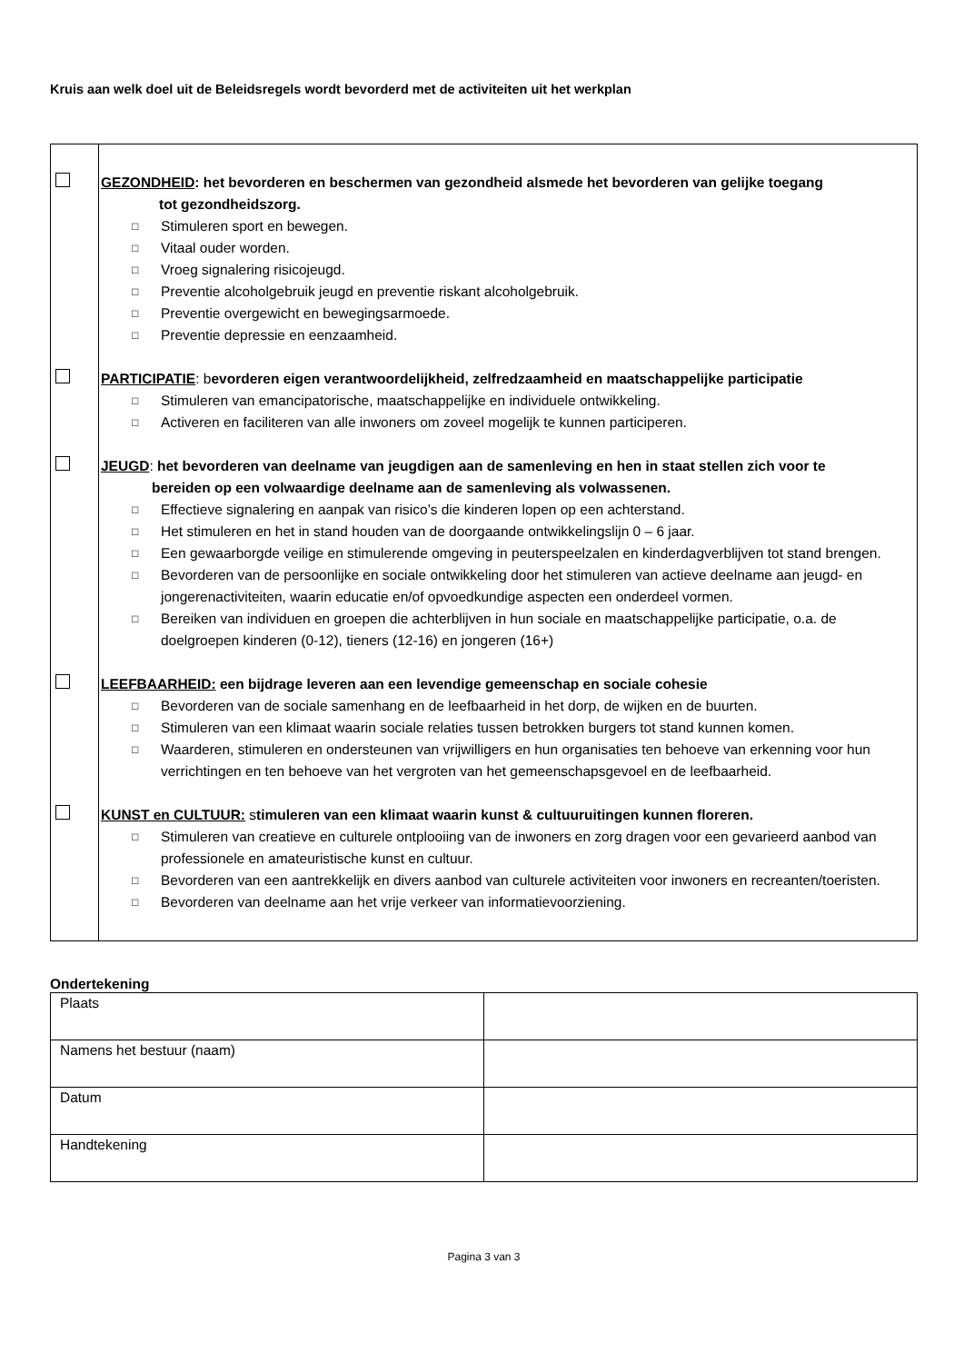Kruis aan welk doel uit de Beleidsregels wordt bevorderd met de activiteiten uit het werkplan
| | GEZONDHEID : het bevorderen en beschermen van gezondheid alsmede het bevorderen van gelijke toegang tot gezondheidszorg. □ Stimuleren sport en bewegen. □ Vitaal ouder worden. □ Vroeg signalering risicojeugd. □ Preventie alcoholgebruik jeugd en preventie riskant alcoholgebruik. □ Preventie overgewicht en bewegingsarmoede. □ Preventie depressie en eenzaamheid. PARTICIPATIE : b evorderen eigen verantwoordelijkheid, zelfredzaamheid en maatschappelijke participatie □ Stimuleren van emancipatorische, maatschappelijke en individuele ontwikkeling. □ Activeren en faciliteren van alle inwoners om zoveel mogelijk te kunnen participeren. JEUGD : het bevorderen van deelname van jeugdigen aan de samenleving en hen in staat stellen zich voor te bereiden op een volwaardige deelname aan de samenleving als volwassenen. □ Effectieve signalering en aanpak van risico’s die kinderen lopen op een achterstand. □ Het stimuleren en het in stand houden van de doorgaande ontwikkelingslijn 0 – 6 jaar. □ Een gewaarborgde veilige en stimulerende omgeving in peuterspeelzalen en kinderdagverblijven tot stand brengen. □ Bevorderen van de persoonlijke en sociale ontwikkeling door het stimuleren van actieve deelname aan jeugd- en jongerenactiviteiten, waarin educatie en/of opvoedkundige aspecten een onderdeel vormen. □ Bereiken van individuen en groepen die achterblijven in hun sociale en maatschappelijke participatie, o.a. de doelgroepen kinderen (0-12), tieners (12-16) en jongeren (16+) LEEFBAARHEID: een bijdrage leveren aan een levendige gemeenschap en sociale cohesie □ Bevorderen van de sociale samenhang en de leefbaarheid in het dorp, de wijken en de buurten. □ Stimuleren van een klimaat waarin sociale relaties tussen betrokken burgers tot stand kunnen komen. □ Waarderen, stimuleren en ondersteunen van vrijwilligers en hun organisaties ten behoeve van erkenning voor hun verrichtingen en ten behoeve van het vergroten van het gemeenschapsgevoel en de leefbaarheid. KUNST en CULTUUR: s timuleren van een klimaat waarin kunst & cultuuruitingen kunnen floreren. □ Stimuleren van creatieve en culturele ontplooiing van de inwoners en zorg dragen voor een gevarieerd aanbod van professionele en amateuristische kunst en cultuur. □ Bevorderen van een aantrekkelijk en divers aanbod van culturele activiteiten voor inwoners en recreanten/toeristen. □ Bevorderen van deelname aan het vrije verkeer van informatievoorziening. |
Ondertekening
| Plaats | |
| Namens het bestuur (naam) | |
| Datum | |
| Handtekening | |
Pagina 3 van 3